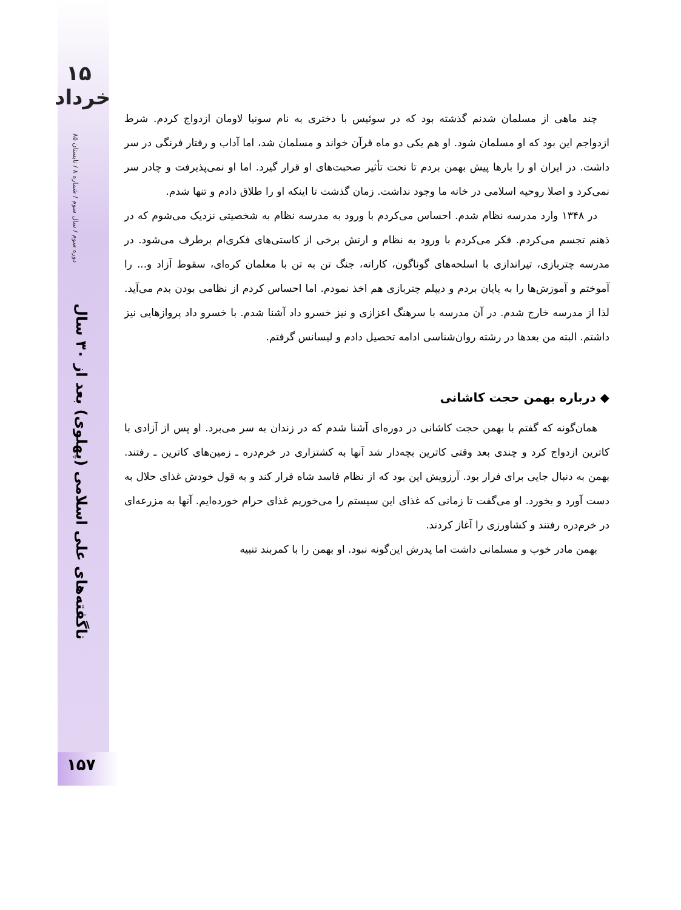۱۵ خرداد
دوره سوم / سال سوم / شماره ۸ / تابستان ۸۵
ناگفته‌های علی اسلامی (پهلوی) بعد از ۳۰ سال
چند ماهی از مسلمان شدنم گذشته بود که در سوئیس با دختری به نام سونیا لاومان ازدواج کردم. شرط ازدواجم این بود که او مسلمان شود. او هم یکی دو ماه قرآن خواند و مسلمان شد، اما آداب و رفتار فرنگی در سر داشت. در ایران او را بارها پیش بهمن بردم تا تحت تأثیر صحبت‌های او قرار گیرد. اما او نمی‌پذیرفت و چادر سر نمی‌کرد و اصلا روحیه اسلامی در خانه ما وجود نداشت. زمان گذشت تا اینکه او را طلاق دادم و تنها شدم.
در ۱۳۴۸ وارد مدرسه نظام شدم. احساس می‌کردم با ورود به مدرسه نظام به شخصیتی نزدیک می‌شوم که در ذهنم تجسم می‌کردم. فکر می‌کردم با ورود به نظام و ارتش برخی از کاستی‌های فکری‌ام برطرف می‌شود. در مدرسه چتربازی، تیراندازی با اسلحه‌های گوناگون، کاراته، جنگ تن به تن با معلمان کره‌ای، سقوط آزاد و... را آموختم و آموزش‌ها را به پایان بردم و دیپلم چتربازی هم اخذ نمودم. اما احساس کردم از نظامی بودن بدم می‌آید. لذا از مدرسه خارج شدم. در آن مدرسه با سرهنگ اعزازی و نیز خسرو داد آشنا شدم. با خسرو داد پروازهایی نیز داشتم. البته من بعدها در رشته روان‌شناسی ادامه تحصیل دادم و لیسانس گرفتم.
◆ درباره بهمن حجت کاشانی
همان‌گونه که گفتم با بهمن حجت کاشانی در دوره‌ای آشنا شدم که در زندان به سر می‌برد. او پس از آزادی با کاترین ازدواج کرد و چندی بعد وقتی کاترین بچه‌دار شد آنها به کشتزاری در خرم‌دره ـ زمین‌های کاترین ـ رفتند. بهمن به دنبال جایی برای فرار بود. آرزویش این بود که از نظام فاسد شاه فرار کند و به قول خودش غذای حلال به دست آورد و بخورد. او می‌گفت تا زمانی که غذای این سیستم را می‌خوریم غذای حرام خورده‌ایم. آنها به مزرعه‌ای در خرم‌دره رفتند و کشاورزی را آغاز کردند.
بهمن مادر خوب و مسلمانی داشت اما پدرش این‌گونه نبود. او بهمن را با کمربند تنبیه
۱۵۷